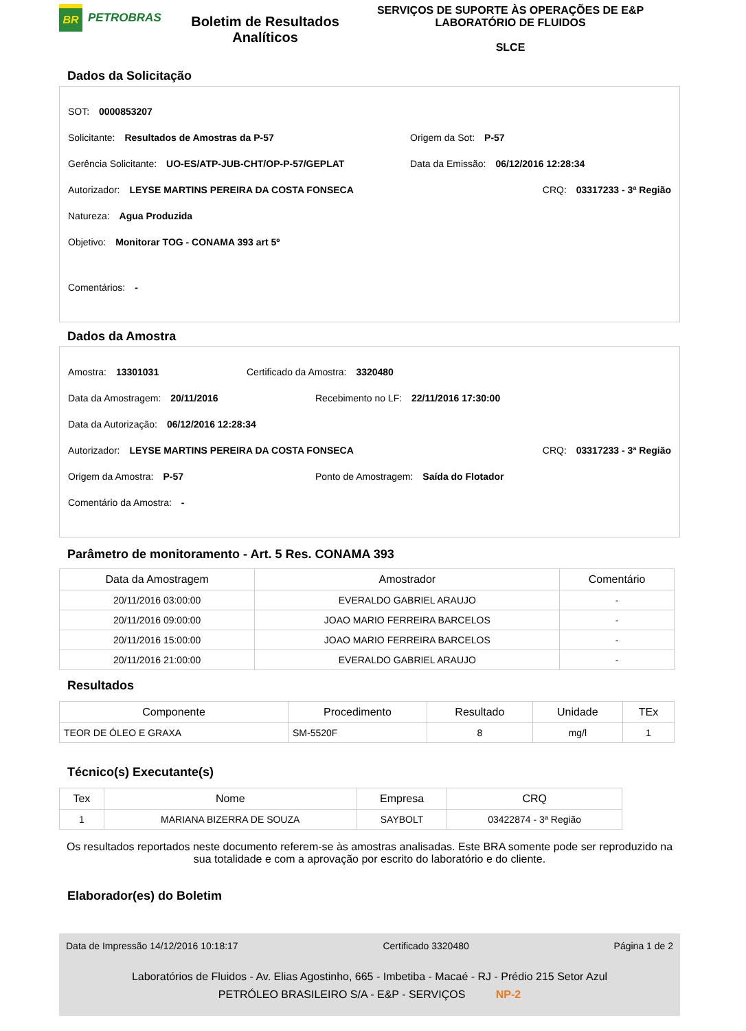BR
PETROBRAS
Boletim de Resultados Analíticos
SERVIÇOS DE SUPORTE ÀS OPERAÇÕES DE E&P
LABORATÓRIO DE FLUIDOS
SLCE
Dados da Solicitação
SOT: 0000853207
Solicitante: Resultados de Amostras da P-57 Origem da Sot: P-57
Gerência Solicitante: UO-ES/ATP-JUB-CHT/OP-P-57/GEPLAT Data da Emissão: 06/12/2016 12:28:34
Autorizador: LEYSE MARTINS PEREIRA DA COSTA FONSECA CRQ: 03317233 - 3ª Região
Natureza: Agua Produzida
Objetivo: Monitorar TOG - CONAMA 393 art 5º
Comentários: -
Dados da Amostra
Amostra: 13301031 Certificado da Amostra: 3320480
Data da Amostragem: 20/11/2016 Recebimento no LF: 22/11/2016 17:30:00
Data da Autorização: 06/12/2016 12:28:34
Autorizador: LEYSE MARTINS PEREIRA DA COSTA FONSECA CRQ: 03317233 - 3ª Região
Origem da Amostra: P-57 Ponto de Amostragem: Saída do Flotador
Comentário da Amostra: -
Parâmetro de monitoramento - Art. 5 Res. CONAMA 393
| Data da Amostragem | Amostrador | Comentário |
| --- | --- | --- |
| 20/11/2016 03:00:00 | EVERALDO GABRIEL ARAUJO | - |
| 20/11/2016 09:00:00 | JOAO MARIO FERREIRA BARCELOS | - |
| 20/11/2016 15:00:00 | JOAO MARIO FERREIRA BARCELOS | - |
| 20/11/2016 21:00:00 | EVERALDO GABRIEL ARAUJO | - |
Resultados
| Componente | Procedimento | Resultado | Unidade | TEx |
| --- | --- | --- | --- | --- |
| TEOR DE ÓLEO E GRAXA | SM-5520F | 8 | mg/l | 1 |
Técnico(s) Executante(s)
| Tex | Nome | Empresa | CRQ |
| --- | --- | --- | --- |
| 1 | MARIANA BIZERRA DE SOUZA | SAYBOLT | 03422874 - 3ª Região |
Os resultados reportados neste documento referem-se às amostras analisadas. Este BRA somente pode ser reproduzido na sua totalidade e com a aprovação por escrito do laboratório e do cliente.
Elaborador(es) do Boletim
Data de Impressão 14/12/2016 10:18:17 Certificado 3320480 Página 1 de 2
Laboratórios de Fluidos - Av. Elias Agostinho, 665 - Imbetiba - Macaé - RJ - Prédio 215 Setor Azul
PETRÓLEO BRASILEIRO S/A - E&P - SERVIÇOS NP-2